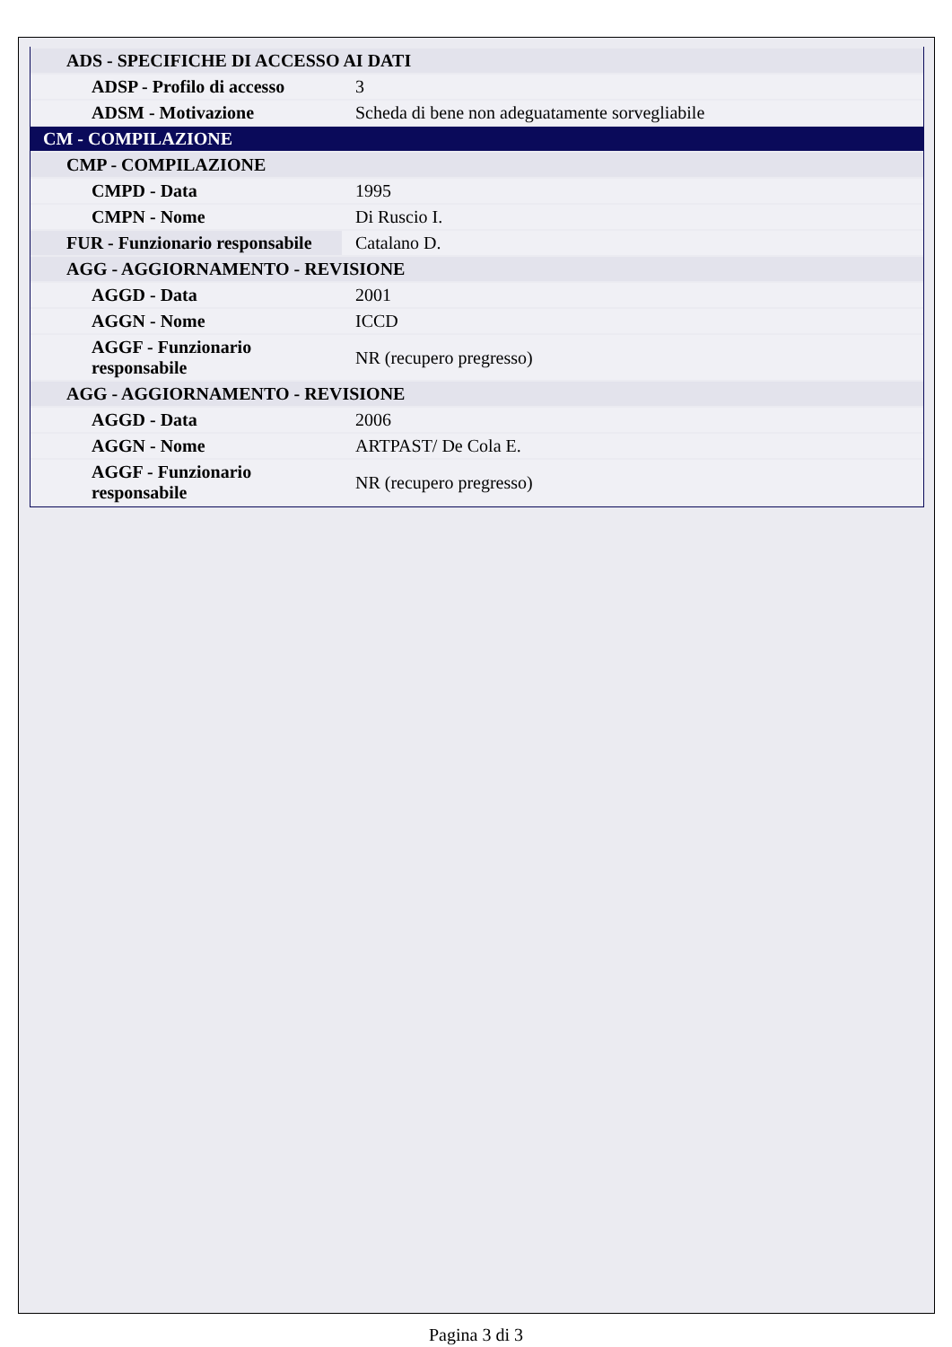| ADS - SPECIFICHE DI ACCESSO AI DATI | |
| ADSP - Profilo di accesso | 3 |
| ADSM - Motivazione | Scheda di bene non adeguatamente sorvegliabile |
| CM - COMPILAZIONE | |
| CMP - COMPILAZIONE | |
| CMPD - Data | 1995 |
| CMPN - Nome | Di Ruscio I. |
| FUR - Funzionario responsabile | Catalano D. |
| AGG - AGGIORNAMENTO - REVISIONE | |
| AGGD - Data | 2001 |
| AGGN - Nome | ICCD |
| AGGF - Funzionario responsabile | NR (recupero pregresso) |
| AGG - AGGIORNAMENTO - REVISIONE | |
| AGGD - Data | 2006 |
| AGGN - Nome | ARTPAST/ De Cola E. |
| AGGF - Funzionario responsabile | NR (recupero pregresso) |
Pagina 3 di 3